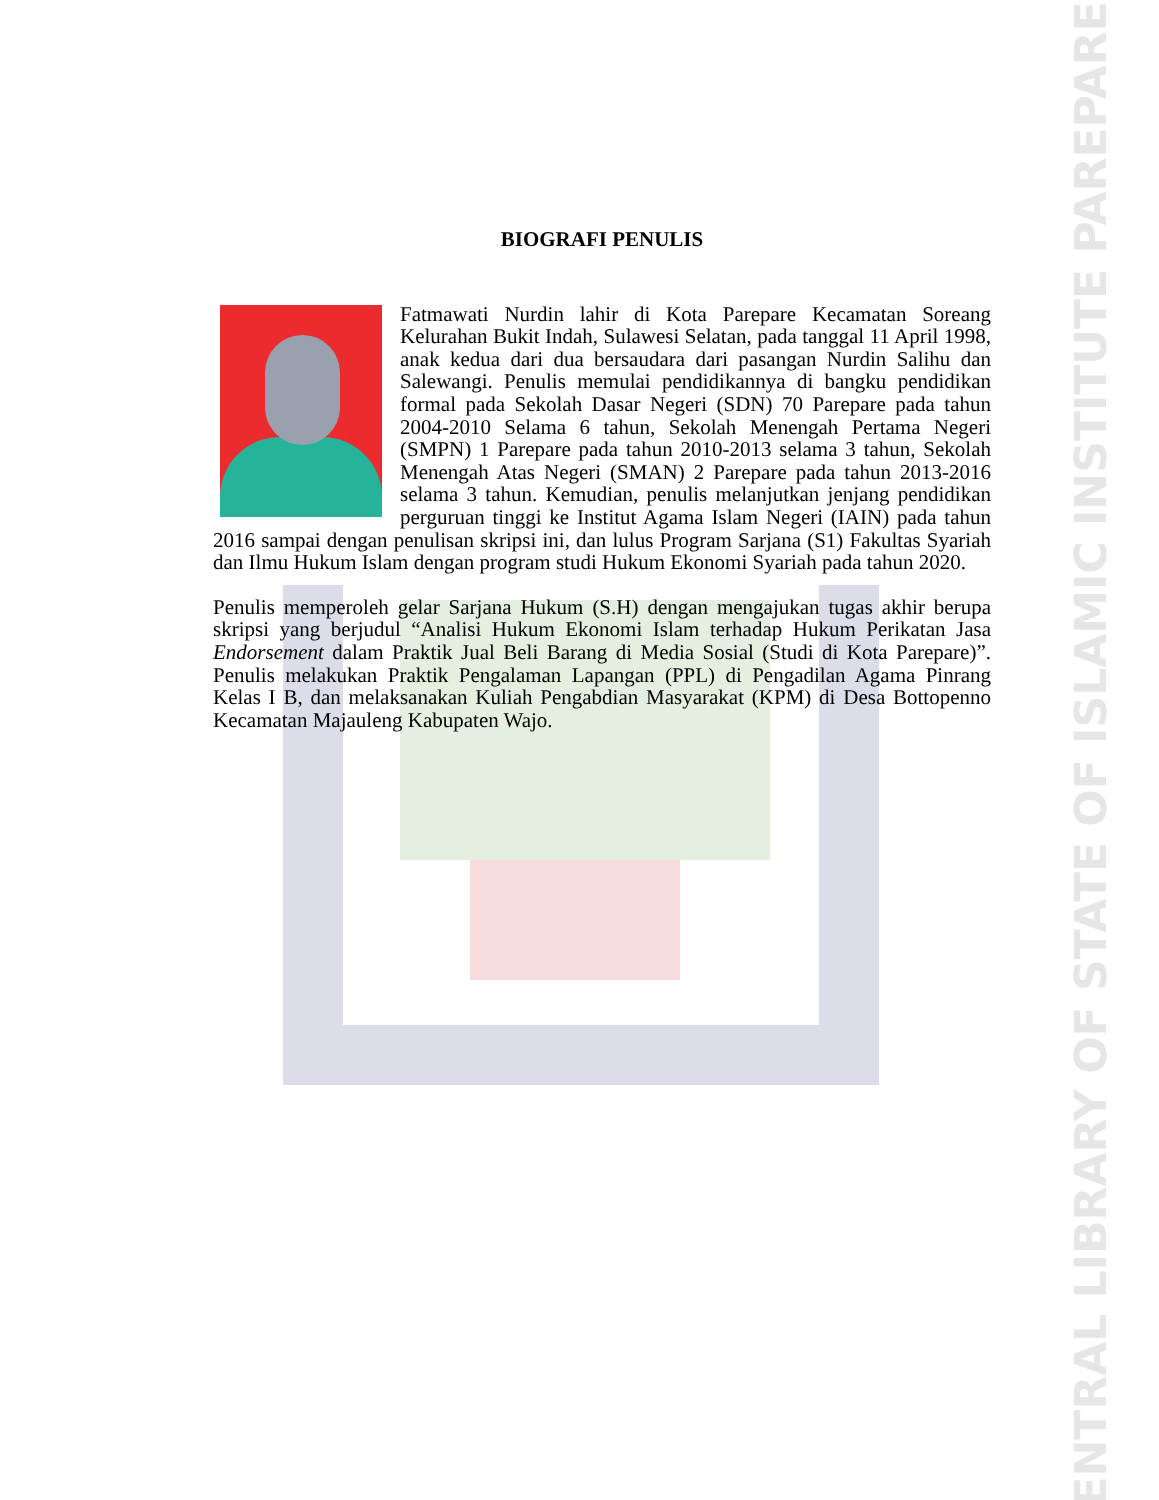CENTRAL LIBRARY OF STATE OF ISLAMIC INSTITUTE PAREPARE
BIOGRAFI PENULIS
Fatmawati Nurdin lahir di Kota Parepare Kecamatan Soreang Kelurahan Bukit Indah, Sulawesi Selatan, pada tanggal 11 April 1998, anak kedua dari dua bersaudara dari pasangan Nurdin Salihu dan Salewangi. Penulis memulai pendidikannya di bangku pendidikan formal pada Sekolah Dasar Negeri (SDN) 70 Parepare pada tahun 2004-2010 Selama 6 tahun, Sekolah Menengah Pertama Negeri (SMPN) 1 Parepare pada tahun 2010-2013 selama 3 tahun, Sekolah Menengah Atas Negeri (SMAN) 2 Parepare pada tahun 2013-2016 selama 3 tahun. Kemudian, penulis melanjutkan jenjang pendidikan perguruan tinggi ke Institut Agama Islam Negeri (IAIN) pada tahun 2016 sampai dengan penulisan skripsi ini, dan lulus Program Sarjana (S1) Fakultas Syariah dan Ilmu Hukum Islam dengan program studi Hukum Ekonomi Syariah pada tahun 2020.
Penulis memperoleh gelar Sarjana Hukum (S.H) dengan mengajukan tugas akhir berupa skripsi yang berjudul “Analisi Hukum Ekonomi Islam terhadap Hukum Perikatan Jasa Endorsement dalam Praktik Jual Beli Barang di Media Sosial (Studi di Kota Parepare)”. Penulis melakukan Praktik Pengalaman Lapangan (PPL) di Pengadilan Agama Pinrang Kelas I B, dan melaksanakan Kuliah Pengabdian Masyarakat (KPM) di Desa Bottopenno Kecamatan Majauleng Kabupaten Wajo.